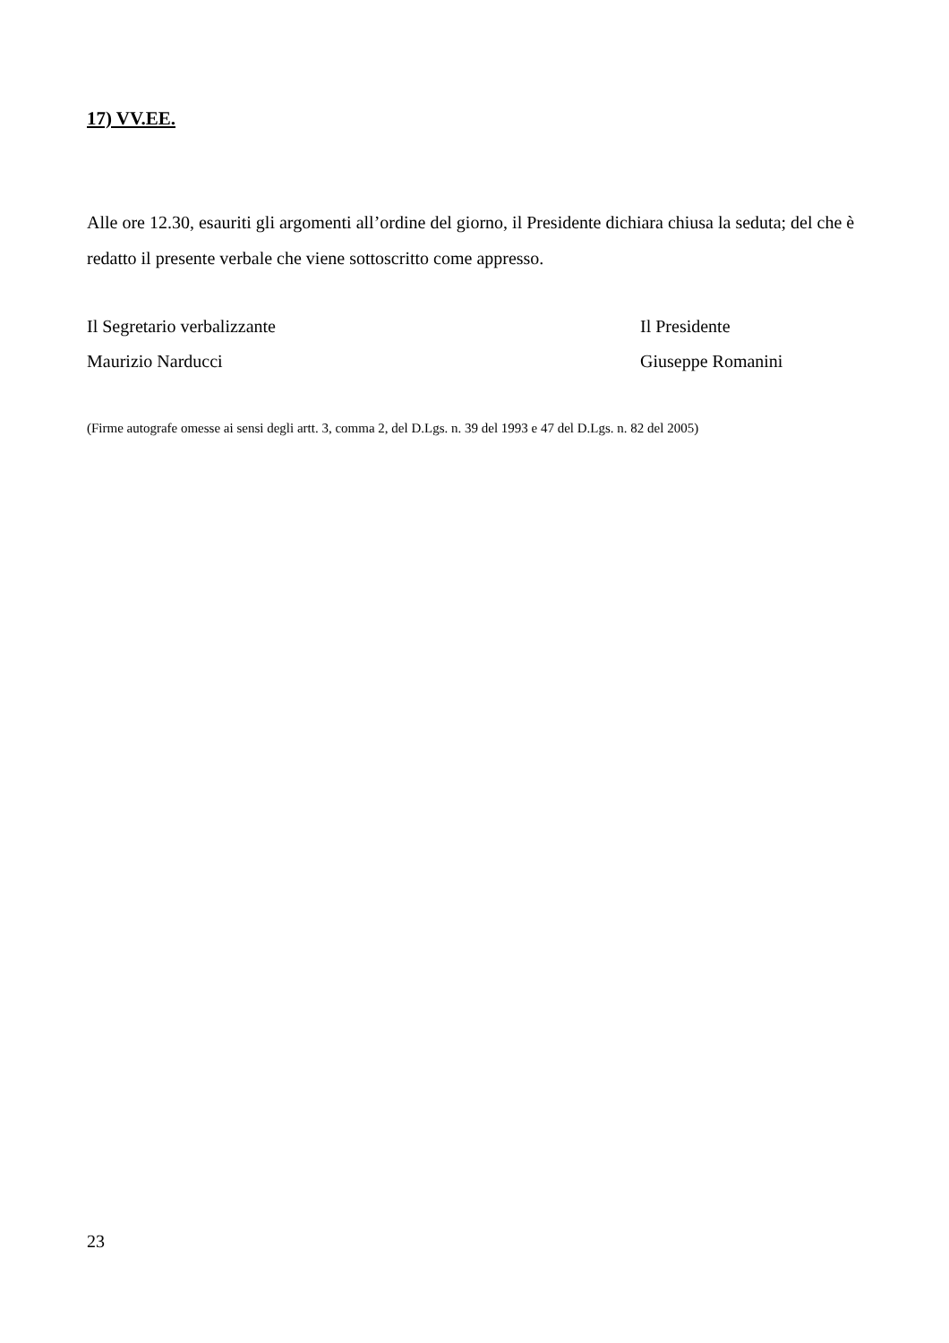17) VV.EE.
Alle ore 12.30, esauriti gli argomenti all’ordine del giorno, il Presidente dichiara chiusa la seduta; del che è redatto il presente verbale che viene sottoscritto come appresso.
Il Segretario verbalizzante
Maurizio Narducci
Il Presidente
Giuseppe Romanini
(Firme autografe omesse ai sensi degli artt. 3, comma 2, del D.Lgs. n. 39 del 1993 e 47 del D.Lgs. n. 82 del 2005)
23